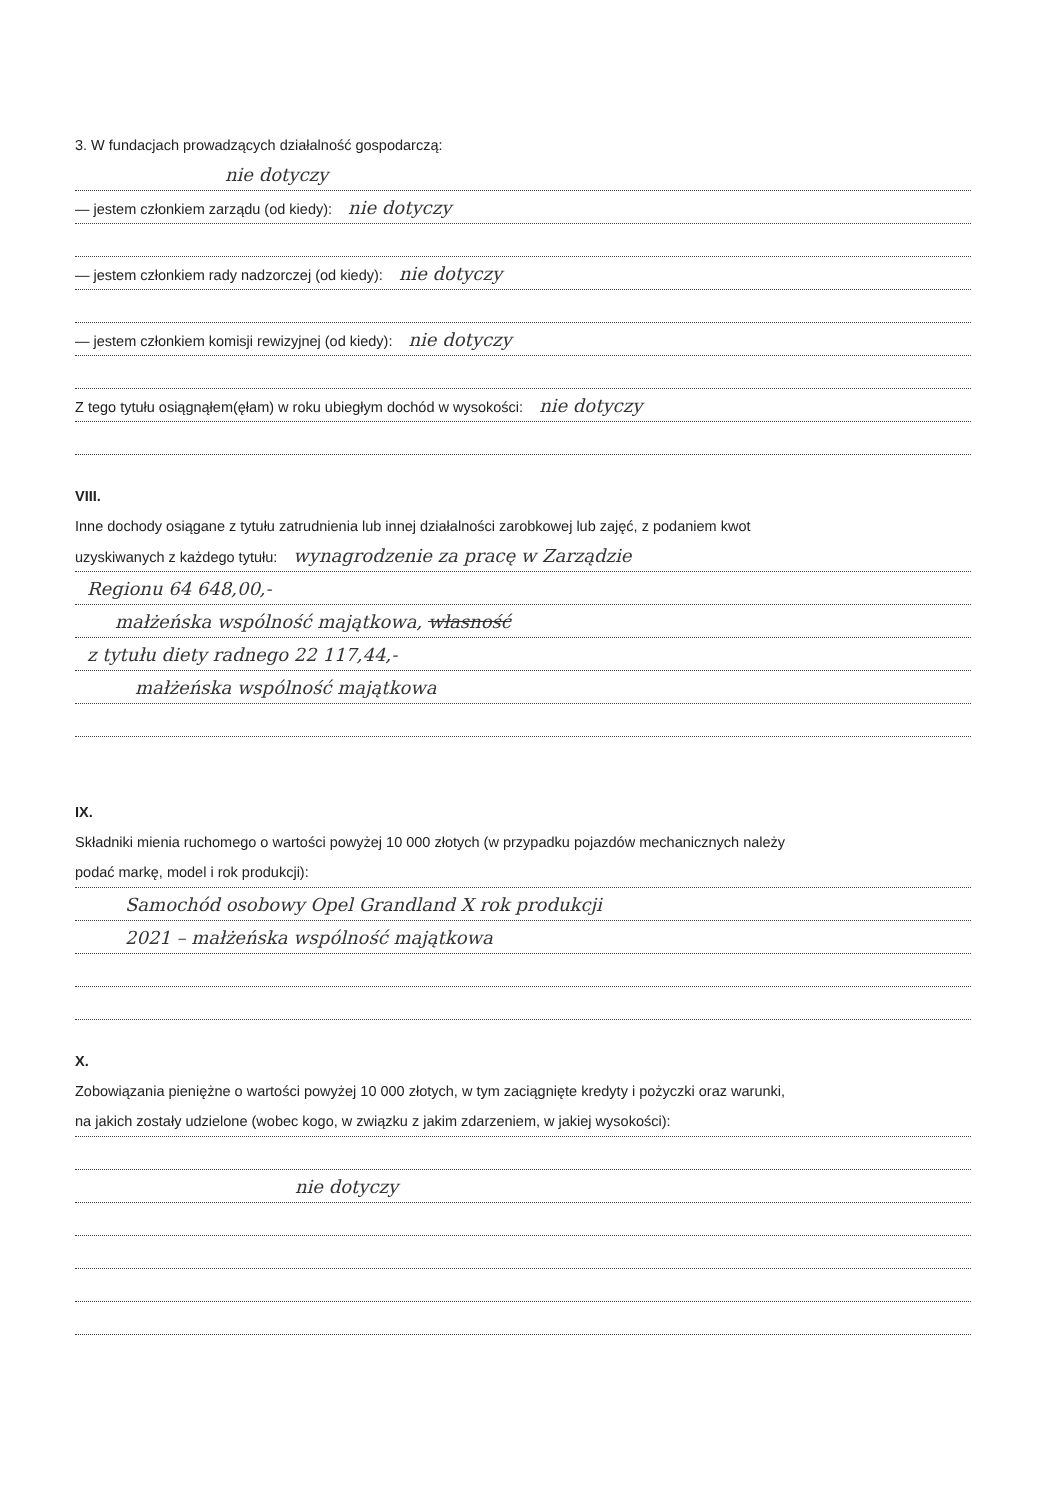3. W fundacjach prowadzących działalność gospodarczą:
nie dotyczy
— jestem członkiem zarządu (od kiedy): nie dotyczy
— jestem członkiem rady nadzorczej (od kiedy): nie dotyczy
— jestem członkiem komisji rewizyjnej (od kiedy): nie dotyczy
Z tego tytułu osiągnąłem(ęłam) w roku ubiegłym dochód w wysokości: nie dotyczy
VIII.
Inne dochody osiągane z tytułu zatrudnienia lub innej działalności zarobkowej lub zajęć, z podaniem kwot
uzyskiwanych z każdego tytułu: wynagrodzenie za pracę w Zarządzie
Regionu 64 648,00,-
małżeńska wspólność majątkowa, własność
z tytułu diety radnego 22 117,44,-
małżeńska wspólność majątkowa
IX.
Składniki mienia ruchomego o wartości powyżej 10 000 złotych (w przypadku pojazdów mechanicznych należy
podać markę, model i rok produkcji):
Samochód osobowy Opel Grandland X rok produkcji
2021 – małżeńska wspólność majątkowa
X.
Zobowiązania pieniężne o wartości powyżej 10 000 złotych, w tym zaciągnięte kredyty i pożyczki oraz warunki,
na jakich zostały udzielone (wobec kogo, w związku z jakim zdarzeniem, w jakiej wysokości):
nie dotyczy